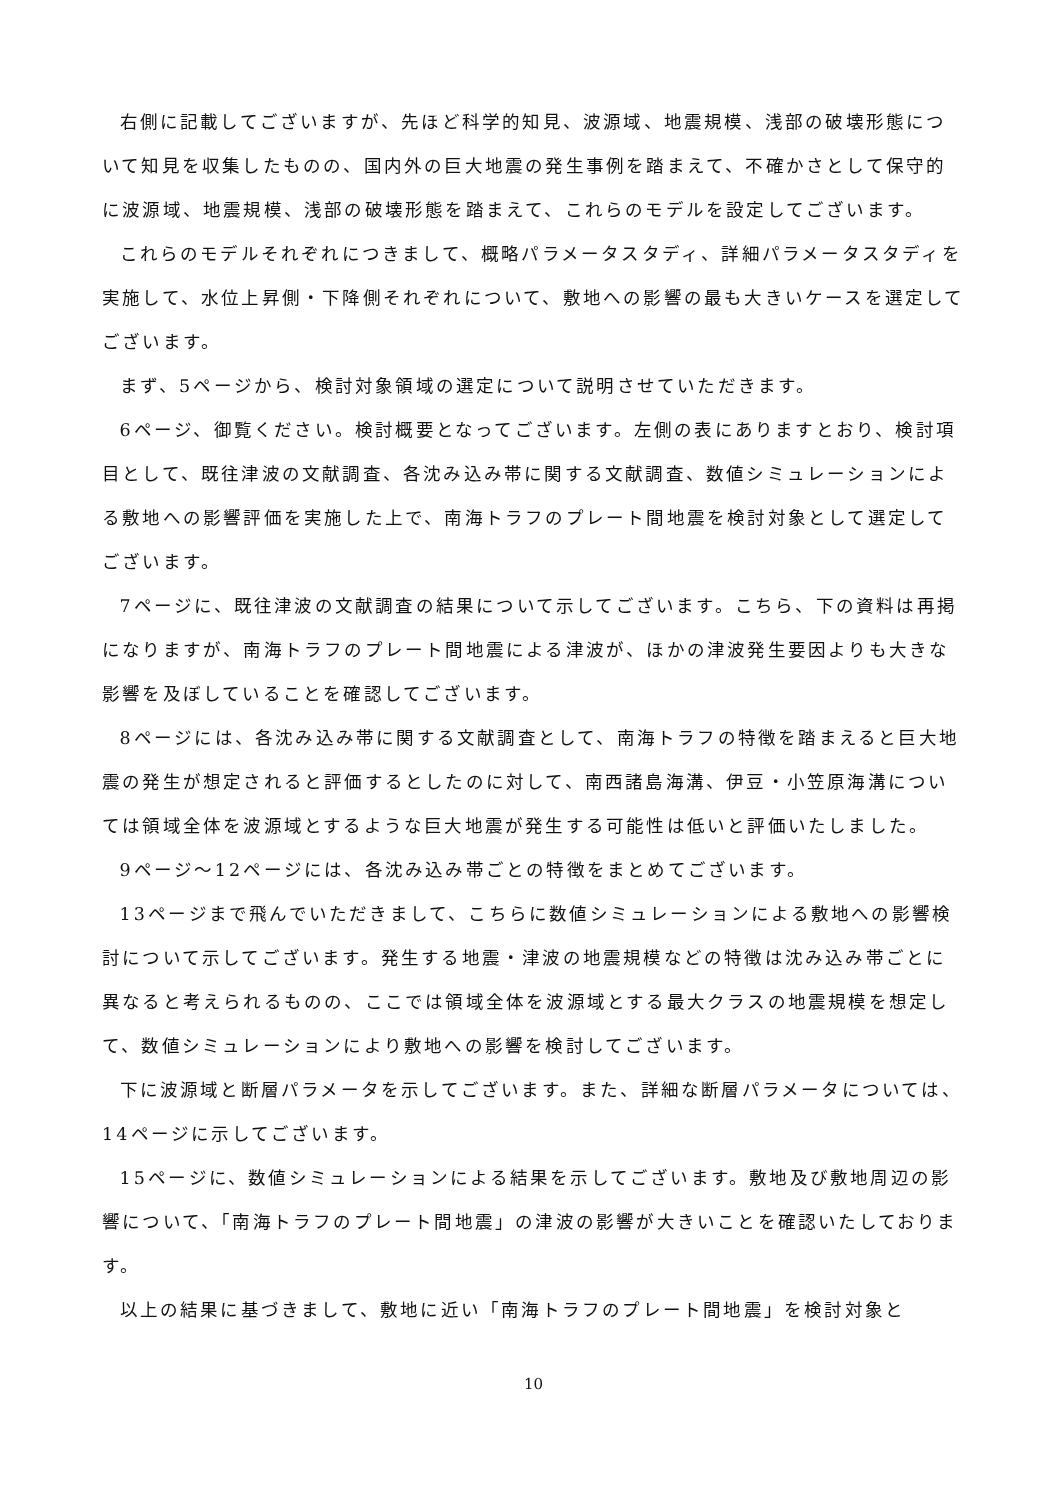右側に記載してございますが、先ほど科学的知見、波源域、地震規模、浅部の破壊形態について知見を収集したものの、国内外の巨大地震の発生事例を踏まえて、不確かさとして保守的に波源域、地震規模、浅部の破壊形態を踏まえて、これらのモデルを設定してございます。
これらのモデルそれぞれにつきまして、概略パラメータスタディ、詳細パラメータスタディを実施して、水位上昇側・下降側それぞれについて、敷地への影響の最も大きいケースを選定してございます。
まず、5ページから、検討対象領域の選定について説明させていただきます。
6ページ、御覧ください。検討概要となってございます。左側の表にありますとおり、検討項目として、既往津波の文献調査、各沈み込み帯に関する文献調査、数値シミュレーションによる敷地への影響評価を実施した上で、南海トラフのプレート間地震を検討対象として選定してございます。
7ページに、既往津波の文献調査の結果について示してございます。こちら、下の資料は再掲になりますが、南海トラフのプレート間地震による津波が、ほかの津波発生要因よりも大きな影響を及ぼしていることを確認してございます。
8ページには、各沈み込み帯に関する文献調査として、南海トラフの特徴を踏まえると巨大地震の発生が想定されると評価するとしたのに対して、南西諸島海溝、伊豆・小笠原海溝については領域全体を波源域とするような巨大地震が発生する可能性は低いと評価いたしました。
9ページ～12ページには、各沈み込み帯ごとの特徴をまとめてございます。
13ページまで飛んでいただきまして、こちらに数値シミュレーションによる敷地への影響検討について示してございます。発生する地震・津波の地震規模などの特徴は沈み込み帯ごとに異なると考えられるものの、ここでは領域全体を波源域とする最大クラスの地震規模を想定して、数値シミュレーションにより敷地への影響を検討してございます。
下に波源域と断層パラメータを示してございます。また、詳細な断層パラメータについては、14ページに示してございます。
15ページに、数値シミュレーションによる結果を示してございます。敷地及び敷地周辺の影響について、「南海トラフのプレート間地震」の津波の影響が大きいことを確認いたしております。
以上の結果に基づきまして、敷地に近い「南海トラフのプレート間地震」を検討対象と
10